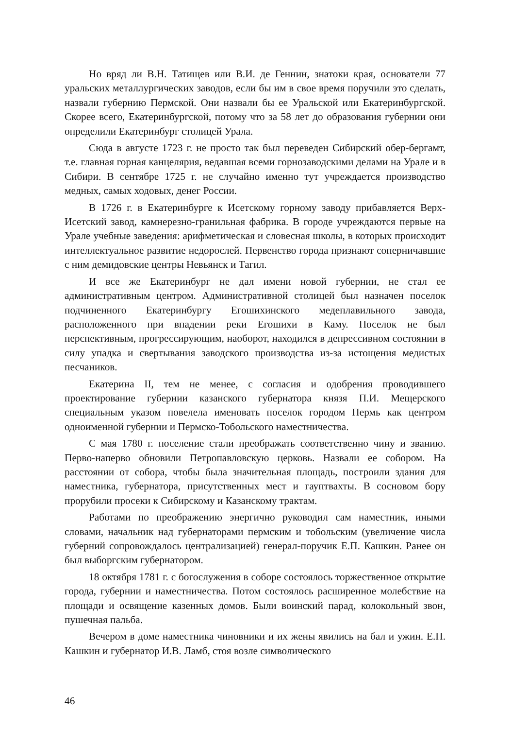Но вряд ли В.Н. Татищев или В.И. де Геннин, знатоки края, основатели 77 уральских металлургических заводов, если бы им в свое время поручили это сделать, назвали губернию Пермской. Они назвали бы ее Уральской или Екатеринбургской. Скорее всего, Екатеринбургской, потому что за 58 лет до образования губернии они определили Екатеринбург столицей Урала.
Сюда в августе 1723 г. не просто так был переведен Сибирский обер-бергамт, т.е. главная горная канцелярия, ведавшая всеми горнозаводскими делами на Урале и в Сибири. В сентябре 1725 г. не случайно именно тут учреждается производство медных, самых ходовых, денег России.
В 1726 г. в Екатеринбурге к Исетскому горному заводу прибавляется Верх-Исетский завод, камнерезно-гранильная фабрика. В городе учреждаются первые на Урале учебные заведения: арифметическая и словесная школы, в которых происходит интеллектуальное развитие недорослей. Первенство города признают соперничавшие с ним демидовские центры Невьянск и Тагил.
И все же Екатеринбург не дал имени новой губернии, не стал ее административным центром. Административной столицей был назначен поселок подчиненного Екатеринбургу Егошихинского медеплавильного завода, расположенного при впадении реки Егошихи в Каму. Поселок не был перспективным, прогрессирующим, наоборот, находился в депрессивном состоянии в силу упадка и свертывания заводского производства из-за истощения медистых песчаников.
Екатерина II, тем не менее, с согласия и одобрения проводившего проектирование губернии казанского губернатора князя П.И. Мещерского специальным указом повелела именовать поселок городом Пермь как центром одноименной губернии и Пермско-Тобольского наместничества.
С мая 1780 г. поселение стали преображать соответственно чину и званию. Перво-наперво обновили Петропавловскую церковь. Назвали ее собором. На расстоянии от собора, чтобы была значительная площадь, построили здания для наместника, губернатора, присутственных мест и гауптвахты. В сосновом бору прорубили просеки к Сибирскому и Казанскому трактам.
Работами по преображению энергично руководил сам наместник, иными словами, начальник над губернаторами пермским и тобольским (увеличение числа губерний сопровождалось централизацией) генерал-поручик Е.П. Кашкин. Ранее он был выборгским губернатором.
18 октября 1781 г. с богослужения в соборе состоялось торжественное открытие города, губернии и наместничества. Потом состоялось расширенное молебствие на площади и освящение казенных домов. Были воинский парад, колокольный звон, пушечная пальба.
Вечером в доме наместника чиновники и их жены явились на бал и ужин. Е.П. Кашкин и губернатор И.В. Ламб, стоя возле символического
46